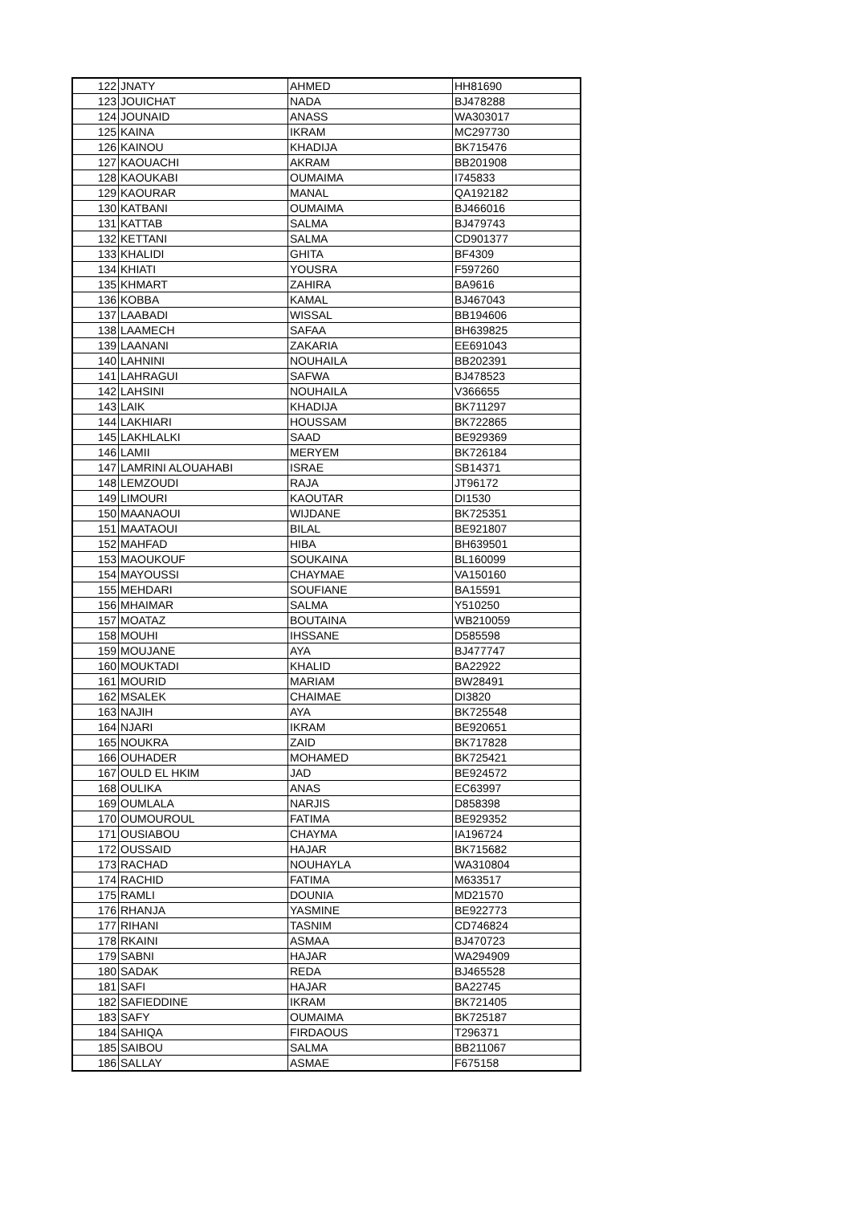| 122 | JNATY | AHMED | HH81690 |
| 123 | JOUICHAT | NADA | BJ478288 |
| 124 | JOUNAID | ANASS | WA303017 |
| 125 | KAINA | IKRAM | MC297730 |
| 126 | KAINOU | KHADIJA | BK715476 |
| 127 | KAOUACHI | AKRAM | BB201908 |
| 128 | KAOUKABI | OUMAIMA | I745833 |
| 129 | KAOURAR | MANAL | QA192182 |
| 130 | KATBANI | OUMAIMA | BJ466016 |
| 131 | KATTAB | SALMA | BJ479743 |
| 132 | KETTANI | SALMA | CD901377 |
| 133 | KHALIDI | GHITA | BF4309 |
| 134 | KHIATI | YOUSRA | F597260 |
| 135 | KHMART | ZAHIRA | BA9616 |
| 136 | KOBBA | KAMAL | BJ467043 |
| 137 | LAABADI | WISSAL | BB194606 |
| 138 | LAAMECH | SAFAA | BH639825 |
| 139 | LAANANI | ZAKARIA | EE691043 |
| 140 | LAHNINI | NOUHAILA | BB202391 |
| 141 | LAHRAGUI | SAFWA | BJ478523 |
| 142 | LAHSINI | NOUHAILA | V366655 |
| 143 | LAIK | KHADIJA | BK711297 |
| 144 | LAKHIARI | HOUSSAM | BK722865 |
| 145 | LAKHLALKI | SAAD | BE929369 |
| 146 | LAMII | MERYEM | BK726184 |
| 147 | LAMRINI ALOUAHABI | ISRAE | SB14371 |
| 148 | LEMZOUDI | RAJA | JT96172 |
| 149 | LIMOURI | KAOUTAR | DI1530 |
| 150 | MAANAOUI | WIJDANE | BK725351 |
| 151 | MAATAOUI | BILAL | BE921807 |
| 152 | MAHFAD | HIBA | BH639501 |
| 153 | MAOUKOUF | SOUKAINA | BL160099 |
| 154 | MAYOUSSI | CHAYMAE | VA150160 |
| 155 | MEHDARI | SOUFIANE | BA15591 |
| 156 | MHAIMAR | SALMA | Y510250 |
| 157 | MOATAZ | BOUTAINA | WB210059 |
| 158 | MOUHI | IHSSANE | D585598 |
| 159 | MOUJANE | AYA | BJ477747 |
| 160 | MOUKTADI | KHALID | BA22922 |
| 161 | MOURID | MARIAM | BW28491 |
| 162 | MSALEK | CHAIMAE | DI3820 |
| 163 | NAJIH | AYA | BK725548 |
| 164 | NJARI | IKRAM | BE920651 |
| 165 | NOUKRA | ZAID | BK717828 |
| 166 | OUHADER | MOHAMED | BK725421 |
| 167 | OULD EL HKIM | JAD | BE924572 |
| 168 | OULIKA | ANAS | EC63997 |
| 169 | OUMLALA | NARJIS | D858398 |
| 170 | OUMOUROUL | FATIMA | BE929352 |
| 171 | OUSIABOU | CHAYMA | IA196724 |
| 172 | OUSSAID | HAJAR | BK715682 |
| 173 | RACHAD | NOUHAYLA | WA310804 |
| 174 | RACHID | FATIMA | M633517 |
| 175 | RAMLI | DOUNIA | MD21570 |
| 176 | RHANJA | YASMINE | BE922773 |
| 177 | RIHANI | TASNIM | CD746824 |
| 178 | RKAINI | ASMAA | BJ470723 |
| 179 | SABNI | HAJAR | WA294909 |
| 180 | SADAK | REDA | BJ465528 |
| 181 | SAFI | HAJAR | BA22745 |
| 182 | SAFIEDDINE | IKRAM | BK721405 |
| 183 | SAFY | OUMAIMA | BK725187 |
| 184 | SAHIQA | FIRDAOUS | T296371 |
| 185 | SAIBOU | SALMA | BB211067 |
| 186 | SALLAY | ASMAE | F675158 |